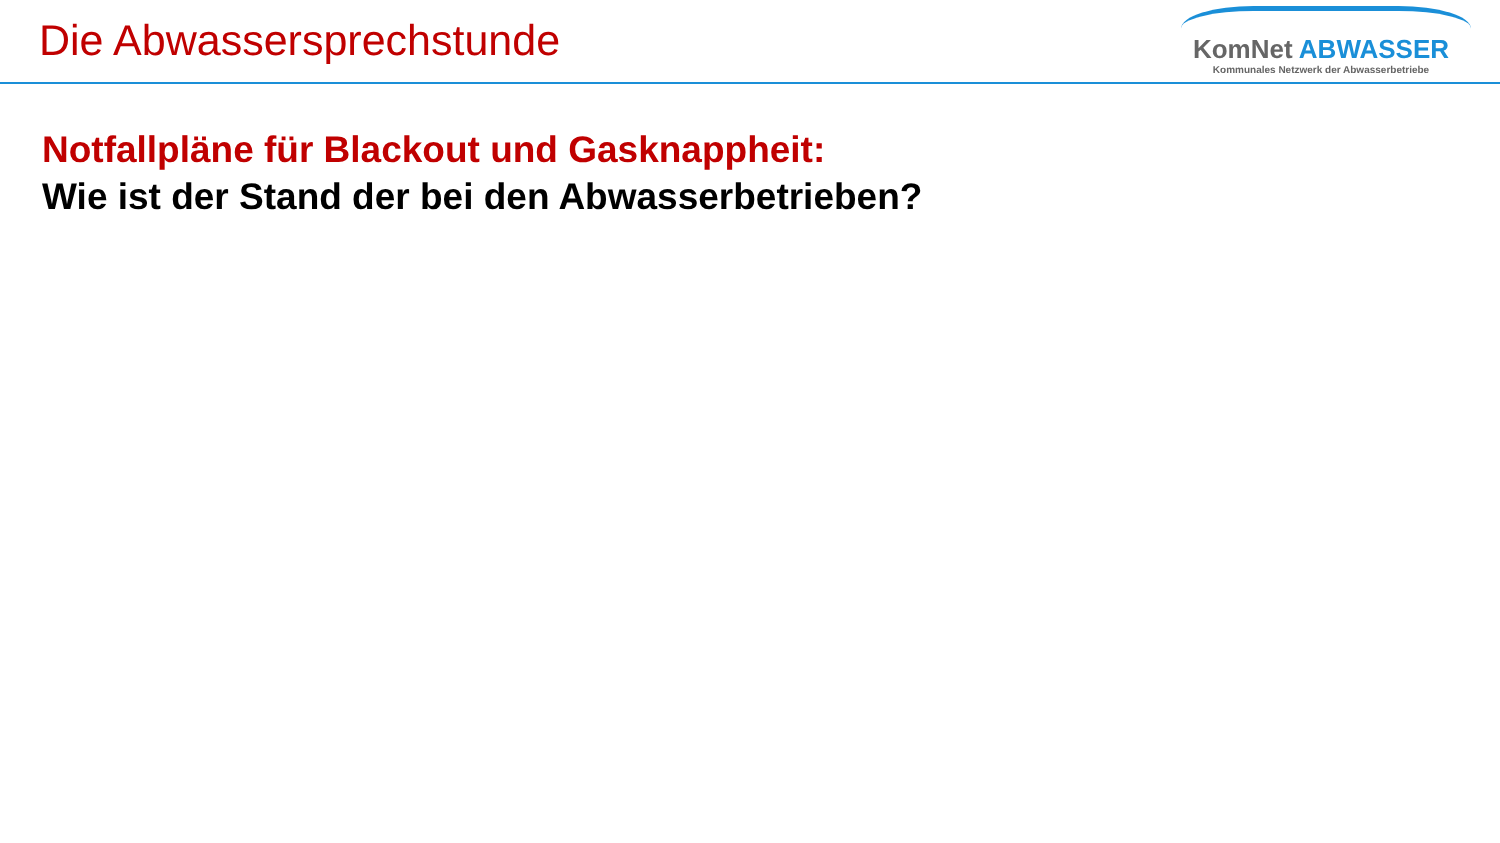Die Abwassersprechstunde
KomNet ABWASSER
Kommunales Netzwerk der Abwasserbetriebe
Notfallpläne für Blackout und Gasknappheit:
Wie ist der Stand der bei den Abwasserbetrieben?